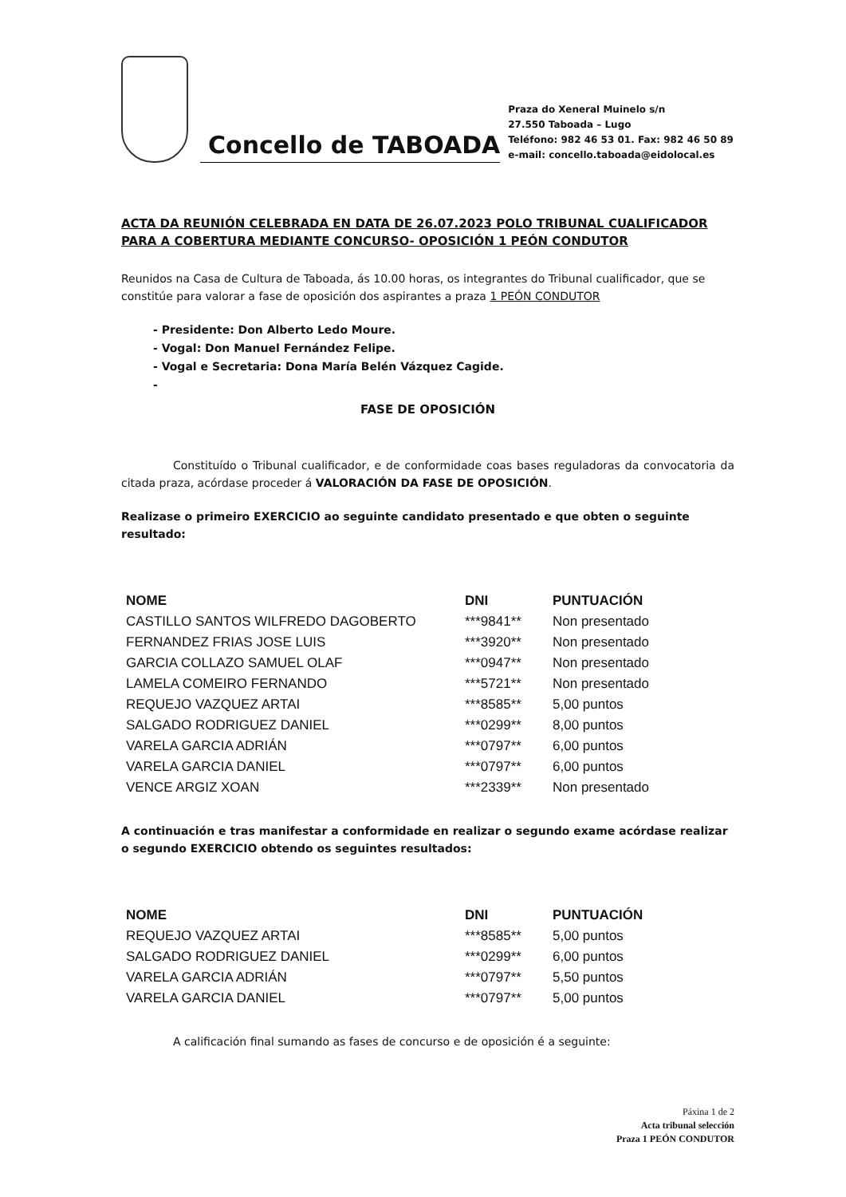Concello de TABOADA
Praza do Xeneral Muinelo s/n
27.550 Taboada – Lugo
Teléfono: 982 46 53 01. Fax: 982 46 50 89
e-mail: concello.taboada@eidolocal.es
ACTA DA REUNIÓN CELEBRADA EN DATA DE 26.07.2023 POLO TRIBUNAL CUALIFICADOR PARA A COBERTURA MEDIANTE CONCURSO- OPOSICIÓN 1 PEÓN CONDUTOR
Reunidos na Casa de Cultura de Taboada, ás 10.00 horas, os integrantes do Tribunal cualificador, que se constitúe para valorar a fase de oposición dos aspirantes a praza 1 PEÓN CONDUTOR
- Presidente: Don Alberto Ledo Moure.
- Vogal: Don Manuel Fernández Felipe.
- Vogal e Secretaria: Dona María Belén Vázquez Cagide.
-
FASE DE OPOSICIÓN
Constituído o Tribunal cualificador, e de conformidade coas bases reguladoras da convocatoria da citada praza, acórdase proceder á VALORACIÓN DA FASE DE OPOSICIÓN.
Realizase o primeiro EXERCICIO ao seguinte candidato presentado e que obten o seguinte resultado:
| NOME | DNI | PUNTUACIÓN |
| --- | --- | --- |
| CASTILLO SANTOS WILFREDO DAGOBERTO | ***9841** | Non presentado |
| FERNANDEZ FRIAS JOSE LUIS | ***3920** | Non presentado |
| GARCIA COLLAZO SAMUEL OLAF | ***0947** | Non presentado |
| LAMELA COMEIRO FERNANDO | ***5721** | Non presentado |
| REQUEJO VAZQUEZ ARTAI | ***8585** | 5,00 puntos |
| SALGADO RODRIGUEZ DANIEL | ***0299** | 8,00 puntos |
| VARELA GARCIA ADRIÁN | ***0797** | 6,00 puntos |
| VARELA GARCIA DANIEL | ***0797** | 6,00 puntos |
| VENCE ARGIZ XOAN | ***2339** | Non presentado |
A continuación e tras manifestar a conformidade en realizar o segundo exame acórdase realizar o segundo EXERCICIO obtendo os seguintes resultados:
| NOME | DNI | PUNTUACIÓN |
| --- | --- | --- |
| REQUEJO VAZQUEZ ARTAI | ***8585** | 5,00 puntos |
| SALGADO RODRIGUEZ DANIEL | ***0299** | 6,00 puntos |
| VARELA GARCIA ADRIÁN | ***0797** | 5,50 puntos |
| VARELA GARCIA DANIEL | ***0797** | 5,00 puntos |
A calificación final sumando as fases de concurso e de oposición é a seguinte:
Páxina 1 de 2
Acta tribunal selección
Praza 1 PEÓN CONDUTOR